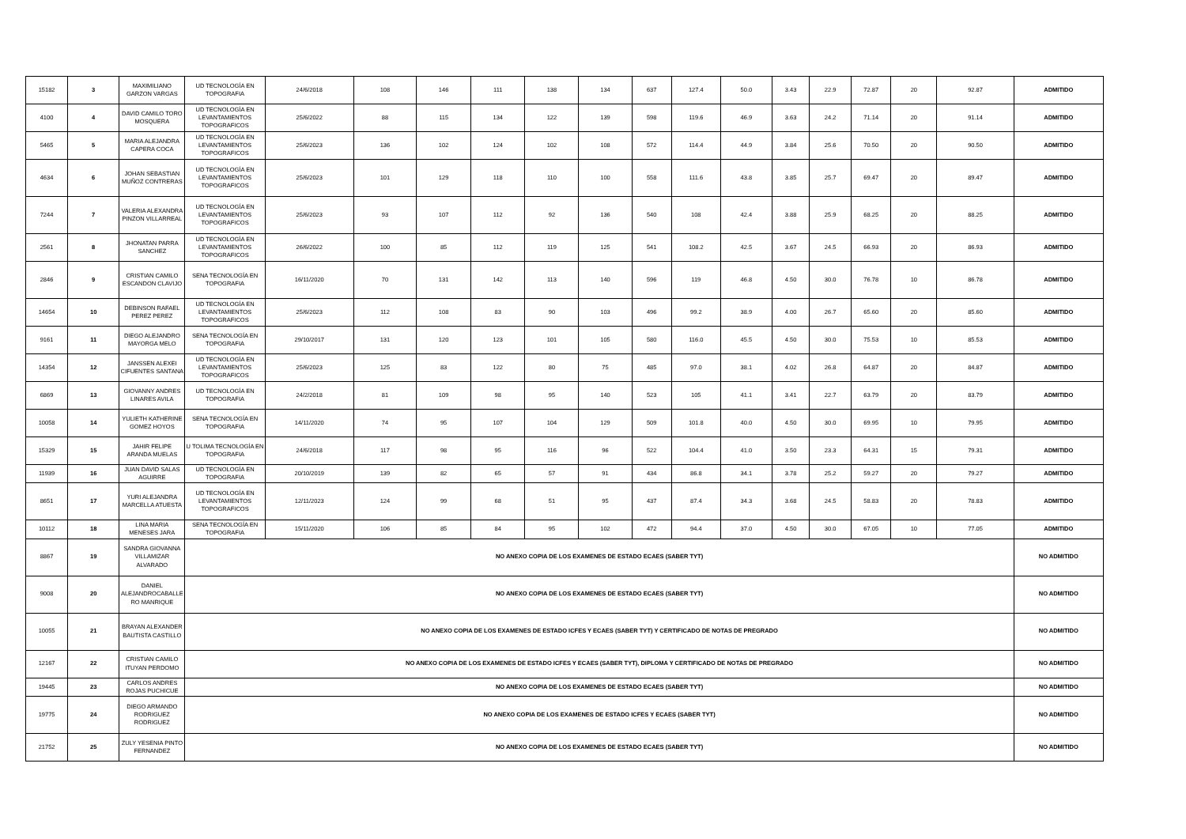| 15182 | 3 | MAXIMILIANO GARZON VARGAS | UD TECNOLOGÍA EN TOPOGRAFIA | 24/6/2018 | 108 | 146 | 111 | 138 | 134 | 637 | 127.4 | 50.0 | 3.43 | 22.9 | 72.87 | 20 | 92.87 | ADMITIDO |
| 4100 | 4 | DAVID CAMILO TORO MOSQUERA | UD TECNOLOGÍA EN LEVANTAMIENTOS TOPOGRAFICOS | 25/6/2022 | 88 | 115 | 134 | 122 | 139 | 598 | 119.6 | 46.9 | 3.63 | 24.2 | 71.14 | 20 | 91.14 | ADMITIDO |
| 5465 | 5 | MARIA ALEJANDRA CAPERA COCA | UD TECNOLOGÍA EN LEVANTAMIENTOS TOPOGRAFICOS | 25/6/2023 | 136 | 102 | 124 | 102 | 108 | 572 | 114.4 | 44.9 | 3.84 | 25.6 | 70.50 | 20 | 90.50 | ADMITIDO |
| 4634 | 6 | JOHAN SEBASTIAN MUÑOZ CONTRERAS | UD TECNOLOGÍA EN LEVANTAMIENTOS TOPOGRAFICOS | 25/6/2023 | 101 | 129 | 118 | 110 | 100 | 558 | 111.6 | 43.8 | 3.85 | 25.7 | 69.47 | 20 | 89.47 | ADMITIDO |
| 7244 | 7 | VALERIA ALEXANDRA PINZON VILLARREAL | UD TECNOLOGÍA EN LEVANTAMIENTOS TOPOGRAFICOS | 25/6/2023 | 93 | 107 | 112 | 92 | 136 | 540 | 108 | 42.4 | 3.88 | 25.9 | 68.25 | 20 | 88.25 | ADMITIDO |
| 2561 | 8 | JHONATAN PARRA SANCHEZ | UD TECNOLOGÍA EN LEVANTAMIENTOS TOPOGRAFICOS | 26/6/2022 | 100 | 85 | 112 | 119 | 125 | 541 | 108.2 | 42.5 | 3.67 | 24.5 | 66.93 | 20 | 86.93 | ADMITIDO |
| 2846 | 9 | CRISTIAN CAMILO ESCANDON CLAVIJO | SENA TECNOLOGÍA EN TOPOGRAFIA | 16/11/2020 | 70 | 131 | 142 | 113 | 140 | 596 | 119 | 46.8 | 4.50 | 30.0 | 76.78 | 10 | 86.78 | ADMITIDO |
| 14654 | 10 | DEBINSON RAFAEL PEREZ PEREZ | UD TECNOLOGÍA EN LEVANTAMIENTOS TOPOGRAFICOS | 25/6/2023 | 112 | 108 | 83 | 90 | 103 | 496 | 99.2 | 38.9 | 4.00 | 26.7 | 65.60 | 20 | 85.60 | ADMITIDO |
| 9161 | 11 | DIEGO ALEJANDRO MAYORGA MELO | SENA TECNOLOGÍA EN TOPOGRAFIA | 29/10/2017 | 131 | 120 | 123 | 101 | 105 | 580 | 116.0 | 45.5 | 4.50 | 30.0 | 75.53 | 10 | 85.53 | ADMITIDO |
| 14354 | 12 | JANSSEN ALEXEI CIFUENTES SANTANA | UD TECNOLOGÍA EN LEVANTAMIENTOS TOPOGRAFICOS | 25/6/2023 | 125 | 83 | 122 | 80 | 75 | 485 | 97.0 | 38.1 | 4.02 | 26.8 | 64.87 | 20 | 84.87 | ADMITIDO |
| 6869 | 13 | GIOVANNY ANDRES LINARES AVILA | UD TECNOLOGÍA EN TOPOGRAFIA | 24/2/2018 | 81 | 109 | 98 | 95 | 140 | 523 | 105 | 41.1 | 3.41 | 22.7 | 63.79 | 20 | 83.79 | ADMITIDO |
| 10058 | 14 | YULIETH KATHERINE GOMEZ HOYOS | SENA TECNOLOGÍA EN TOPOGRAFIA | 14/11/2020 | 74 | 95 | 107 | 104 | 129 | 509 | 101.8 | 40.0 | 4.50 | 30.0 | 69.95 | 10 | 79.95 | ADMITIDO |
| 15329 | 15 | JAHIR FELIPE ARANDA MUELAS | U TOLIMA TECNOLOGÍA EN TOPOGRAFIA | 24/6/2018 | 117 | 98 | 95 | 116 | 96 | 522 | 104.4 | 41.0 | 3.50 | 23.3 | 64.31 | 15 | 79.31 | ADMITIDO |
| 11939 | 16 | JUAN DAVID SALAS AGUIRRE | UD TECNOLOGÍA EN TOPOGRAFIA | 20/10/2019 | 139 | 82 | 65 | 57 | 91 | 434 | 86.8 | 34.1 | 3.78 | 25.2 | 59.27 | 20 | 79.27 | ADMITIDO |
| 8651 | 17 | YURI ALEJANDRA MARCELLA ATUESTA | UD TECNOLOGÍA EN LEVANTAMIENTOS TOPOGRAFICOS | 12/11/2023 | 124 | 99 | 68 | 51 | 95 | 437 | 87.4 | 34.3 | 3.68 | 24.5 | 58.83 | 20 | 78.83 | ADMITIDO |
| 10112 | 18 | LINA MARIA MENESES JARA | SENA TECNOLOGÍA EN TOPOGRAFIA | 15/11/2020 | 106 | 85 | 84 | 95 | 102 | 472 | 94.4 | 37.0 | 4.50 | 30.0 | 67.05 | 10 | 77.05 | ADMITIDO |
| 8867 | 19 | SANDRA GIOVANNA VILLAMIZAR ALVARADO | NO ANEXO COPIA DE LOS EXAMENES DE ESTADO ECAES (SABER TYT) | | | | | | | | | | | | | | | NO ADMITIDO |
| 9008 | 20 | DANIEL ALEJANDROCABALLE RO MANRIQUE | NO ANEXO COPIA DE LOS EXAMENES DE ESTADO ECAES (SABER TYT) | | | | | | | | | | | | | | | NO ADMITIDO |
| 10055 | 21 | BRAYAN ALEXANDER BAUTISTA CASTILLO | NO ANEXO COPIA DE LOS EXAMENES DE ESTADO ICFES Y ECAES (SABER TYT) Y CERTIFICADO DE NOTAS DE PREGRADO | | | | | | | | | | | | | | | NO ADMITIDO |
| 12167 | 22 | CRISTIAN CAMILO ITUYAN PERDOMO | NO ANEXO COPIA DE LOS EXAMENES DE ESTADO ICFES Y ECAES (SABER TYT), DIPLOMA Y CERTIFICADO DE NOTAS DE PREGRADO | | | | | | | | | | | | | | | NO ADMITIDO |
| 19445 | 23 | CARLOS ANDRES ROJAS PUCHICUE | NO ANEXO COPIA DE LOS EXAMENES DE ESTADO ECAES (SABER TYT) | | | | | | | | | | | | | | | NO ADMITIDO |
| 19775 | 24 | DIEGO ARMANDO RODRIGUEZ RODRIGUEZ | NO ANEXO COPIA DE LOS EXAMENES DE ESTADO ICFES Y ECAES (SABER TYT) | | | | | | | | | | | | | | | NO ADMITIDO |
| 21752 | 25 | ZULY YESENIA PINTO FERNANDEZ | NO ANEXO COPIA DE LOS EXAMENES DE ESTADO ECAES (SABER TYT) | | | | | | | | | | | | | | | NO ADMITIDO |